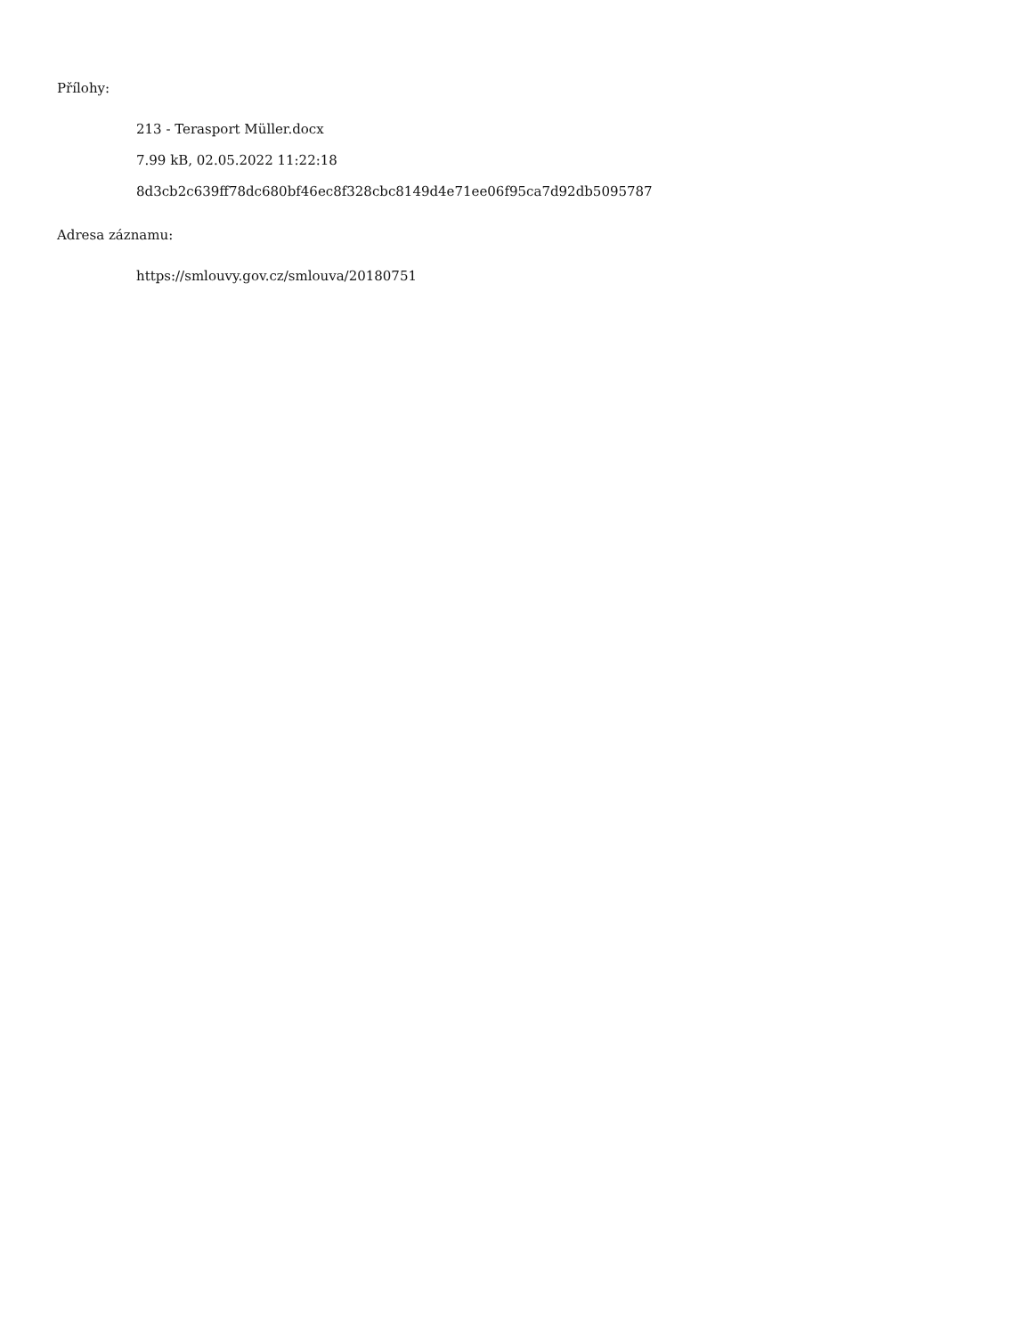Přílohy:
213 - Terasport Müller.docx
7.99 kB, 02.05.2022 11:22:18
8d3cb2c639ff78dc680bf46ec8f328cbc8149d4e71ee06f95ca7d92db5095787
Adresa záznamu:
https://smlouvy.gov.cz/smlouva/20180751